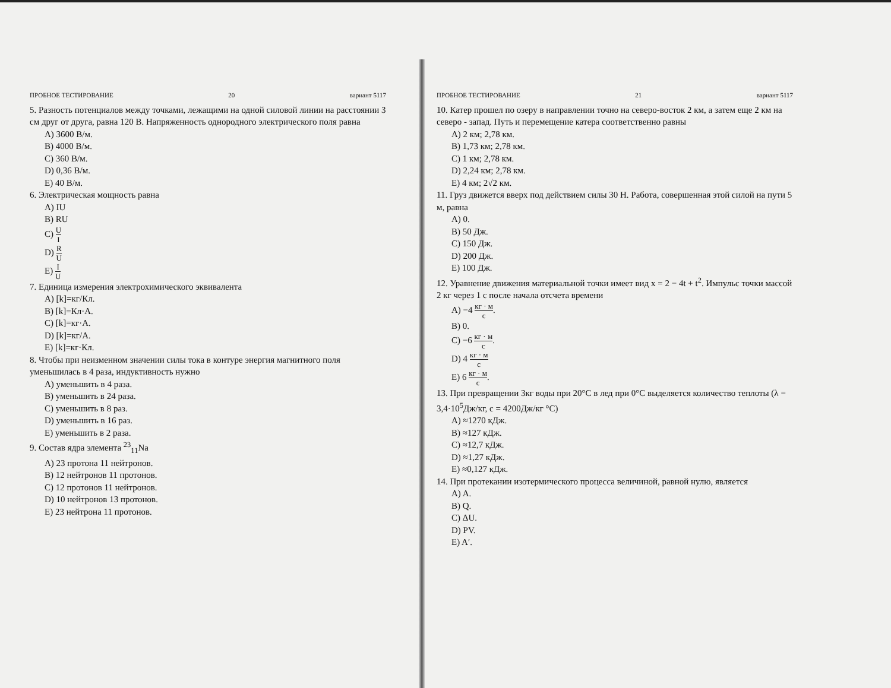ПРОБНОЕ ТЕСТИРОВАНИЕ 20 вариант 5117
5. Разность потенциалов между точками, лежащими на одной силовой линии на расстоянии 3 см друг от друга, равна 120 В. Напряженность однородного электрического поля равна
A) 3600 В/м.
B) 4000 В/м.
C) 360 В/м.
D) 0,36 В/м.
E) 40 В/м.
6. Электрическая мощность равна
A) IU
B) RU
C) U I
D) R U
E) I U
7. Единица измерения электрохимического эквивалента
A) [k]=кг/Кл.
B) [k]=Кл·А.
C) [k]=кг·А.
D) [k]=кг/А.
E) [k]=кг·Кл.
8. Чтобы при неизменном значении силы тока в контуре энергия магнитного поля уменьшилась в 4 раза, индуктивность нужно
A) уменьшить в 4 раза.
B) уменьшить в 24 раза.
C) уменьшить в 8 раз.
D) уменьшить в 16 раз.
E) уменьшить в 2 раза.
9. Состав ядра элемента <sup>23</sup><sub>11</sub>Na
A) 23 протона 11 нейтронов.
B) 12 нейтронов 11 протонов.
C) 12 протонов 11 нейтронов.
D) 10 нейтронов 13 протонов.
E) 23 нейтрона 11 протонов.
ПРОБНОЕ ТЕСТИРОВАНИЕ 21 вариант 5117
10. Катер прошел по озеру в направлении точно на северо-восток 2 км, а затем еще 2 км на северо - запад. Путь и перемещение катера соответственно равны
A) 2 км; 2,78 км.
B) 1,73 км; 2,78 км.
C) 1 км; 2,78 км.
D) 2,24 км; 2,78 км.
E) 4 км; 2√2 км.
11. Груз движется вверх под действием силы 30 Н. Работа, совершенная этой силой на пути 5 м, равна
A) 0.
B) 50 Дж.
C) 150 Дж.
D) 200 Дж.
E) 100 Дж.
12. Уравнение движения материальной точки имеет вид x = 2 − 4t + t<sup>2</sup>. Импульс точки массой 2 кг через 1 с после начала отсчета времени
A) −4 кг · м с.
B) 0.
C) −6 кг · м с.
D) 4 кг · м с
E) 6 кг · м с.
13. При превращении 3кг воды при 20°C в лед при 0°C выделяется количество теплоты (λ = 3,4·10<sup>5</sup>Дж/кг, c = 4200Дж/кг °C)
A) ≈1270 кДж.
B) ≈127 кДж.
C) ≈12,7 кДж.
D) ≈1,27 кДж.
E) ≈0,127 кДж.
14. При протекании изотермического процесса величиной, равной нулю, является
A) A.
B) Q.
C) ΔU.
D) PV.
E) A′.